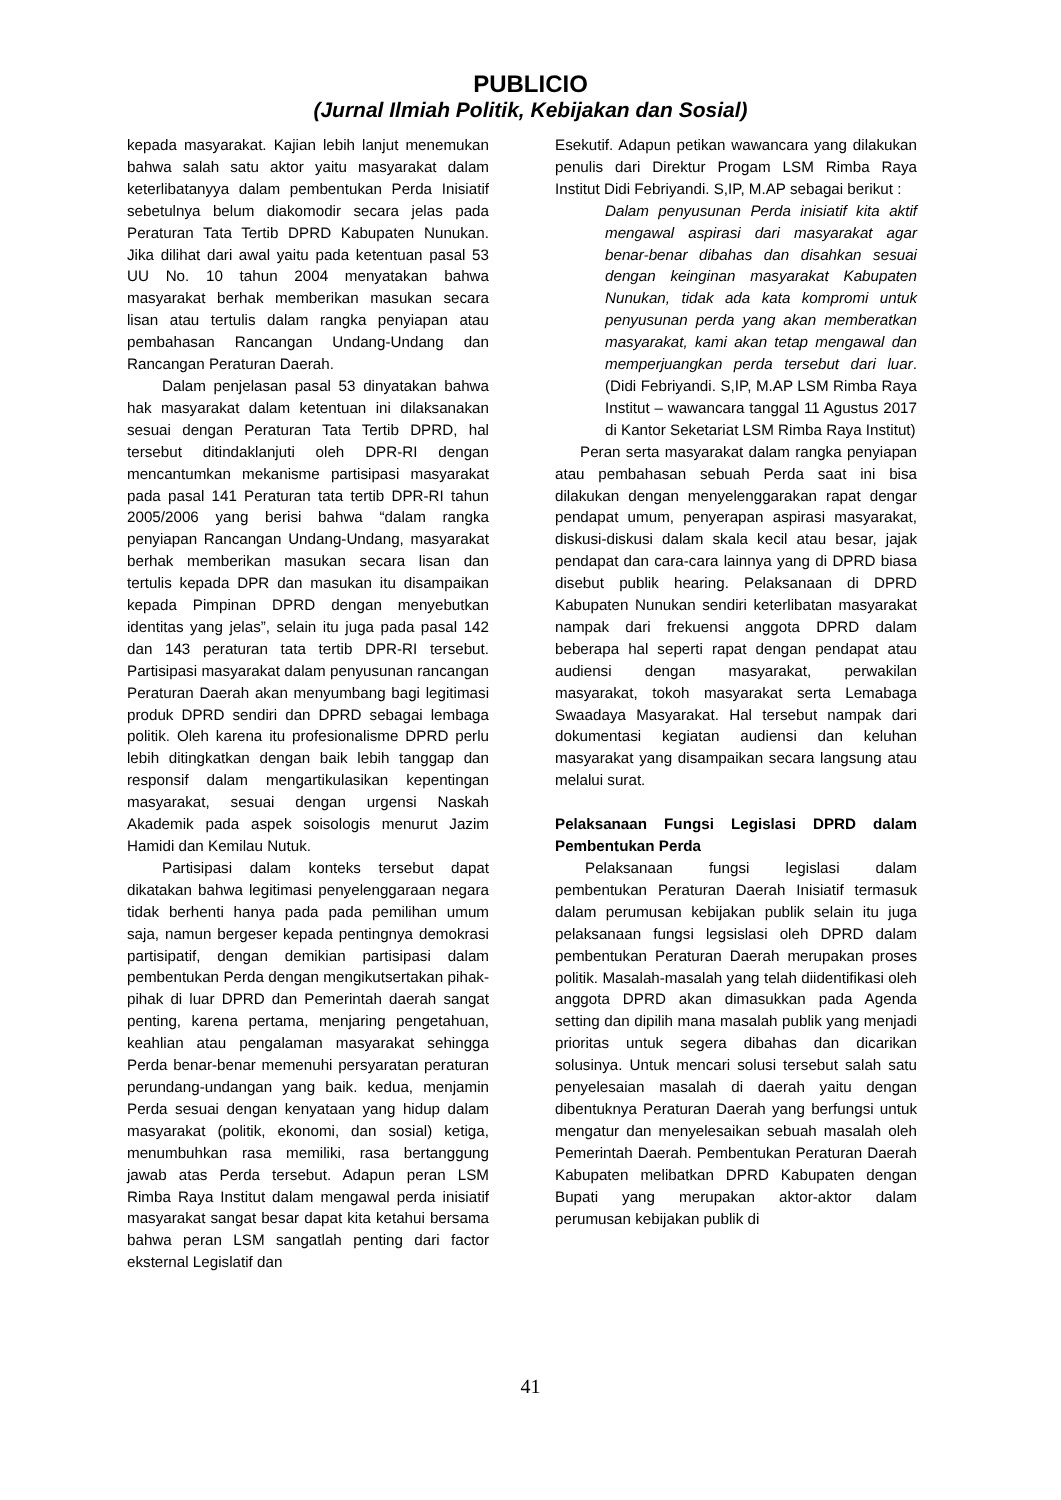PUBLICIO
(Jurnal Ilmiah Politik, Kebijakan dan Sosial)
kepada masyarakat. Kajian lebih lanjut menemukan bahwa salah satu aktor yaitu masyarakat dalam keterlibatanyya dalam pembentukan Perda Inisiatif sebetulnya belum diakomodir secara jelas pada Peraturan Tata Tertib DPRD Kabupaten Nunukan. Jika dilihat dari awal yaitu pada ketentuan pasal 53 UU No. 10 tahun 2004 menyatakan bahwa masyarakat berhak memberikan masukan secara lisan atau tertulis dalam rangka penyiapan atau pembahasan Rancangan Undang-Undang dan Rancangan Peraturan Daerah.
Dalam penjelasan pasal 53 dinyatakan bahwa hak masyarakat dalam ketentuan ini dilaksanakan sesuai dengan Peraturan Tata Tertib DPRD, hal tersebut ditindaklanjuti oleh DPR-RI dengan mencantumkan mekanisme partisipasi masyarakat pada pasal 141 Peraturan tata tertib DPR-RI tahun 2005/2006 yang berisi bahwa “dalam rangka penyiapan Rancangan Undang-Undang, masyarakat berhak memberikan masukan secara lisan dan tertulis kepada DPR dan masukan itu disampaikan kepada Pimpinan DPRD dengan menyebutkan identitas yang jelas”, selain itu juga pada pasal 142 dan 143 peraturan tata tertib DPR-RI tersebut. Partisipasi masyarakat dalam penyusunan rancangan Peraturan Daerah akan menyumbang bagi legitimasi produk DPRD sendiri dan DPRD sebagai lembaga politik. Oleh karena itu profesionalisme DPRD perlu lebih ditingkatkan dengan baik lebih tanggap dan responsif dalam mengartikulasikan kepentingan masyarakat, sesuai dengan urgensi Naskah Akademik pada aspek soisologis menurut Jazim Hamidi dan Kemilau Nutuk.
Partisipasi dalam konteks tersebut dapat dikatakan bahwa legitimasi penyelenggaraan negara tidak berhenti hanya pada pada pemilihan umum saja, namun bergeser kepada pentingnya demokrasi partisipatif, dengan demikian partisipasi dalam pembentukan Perda dengan mengikutsertakan pihak-pihak di luar DPRD dan Pemerintah daerah sangat penting, karena pertama, menjaring pengetahuan, keahlian atau pengalaman masyarakat sehingga Perda benar-benar memenuhi persyaratan peraturan perundang-undangan yang baik. kedua, menjamin Perda sesuai dengan kenyataan yang hidup dalam masyarakat (politik, ekonomi, dan sosial) ketiga, menumbuhkan rasa memiliki, rasa bertanggung jawab atas Perda tersebut. Adapun peran LSM Rimba Raya Institut dalam mengawal perda inisiatif masyarakat sangat besar dapat kita ketahui bersama bahwa peran LSM sangatlah penting dari factor eksternal Legislatif dan
Esekutif. Adapun petikan wawancara yang dilakukan penulis dari Direktur Progam LSM Rimba Raya Institut Didi Febriyandi. S,IP, M.AP sebagai berikut :
Dalam penyusunan Perda inisiatif kita aktif mengawal aspirasi dari masyarakat agar benar-benar dibahas dan disahkan sesuai dengan keinginan masyarakat Kabupaten Nunukan, tidak ada kata kompromi untuk penyusunan perda yang akan memberatkan masyarakat, kami akan tetap mengawal dan memperjuangkan perda tersebut dari luar. (Didi Febriyandi. S,IP, M.AP LSM Rimba Raya Institut – wawancara tanggal 11 Agustus 2017 di Kantor Seketariat LSM Rimba Raya Institut)
Peran serta masyarakat dalam rangka penyiapan atau pembahasan sebuah Perda saat ini bisa dilakukan dengan menyelenggarakan rapat dengar pendapat umum, penyerapan aspirasi masyarakat, diskusi-diskusi dalam skala kecil atau besar, jajak pendapat dan cara-cara lainnya yang di DPRD biasa disebut publik hearing. Pelaksanaan di DPRD Kabupaten Nunukan sendiri keterlibatan masyarakat nampak dari frekuensi anggota DPRD dalam beberapa hal seperti rapat dengan pendapat atau audiensi dengan masyarakat, perwakilan masyarakat, tokoh masyarakat serta Lemabaga Swaadaya Masyarakat. Hal tersebut nampak dari dokumentasi kegiatan audiensi dan keluhan masyarakat yang disampaikan secara langsung atau melalui surat.
Pelaksanaan Fungsi Legislasi DPRD dalam Pembentukan Perda
Pelaksanaan fungsi legislasi dalam pembentukan Peraturan Daerah Inisiatif termasuk dalam perumusan kebijakan publik selain itu juga pelaksanaan fungsi legsislasi oleh DPRD dalam pembentukan Peraturan Daerah merupakan proses politik. Masalah-masalah yang telah diidentifikasi oleh anggota DPRD akan dimasukkan pada Agenda setting dan dipilih mana masalah publik yang menjadi prioritas untuk segera dibahas dan dicarikan solusinya. Untuk mencari solusi tersebut salah satu penyelesaian masalah di daerah yaitu dengan dibentuknya Peraturan Daerah yang berfungsi untuk mengatur dan menyelesaikan sebuah masalah oleh Pemerintah Daerah. Pembentukan Peraturan Daerah Kabupaten melibatkan DPRD Kabupaten dengan Bupati yang merupakan aktor-aktor dalam perumusan kebijakan publik di
41